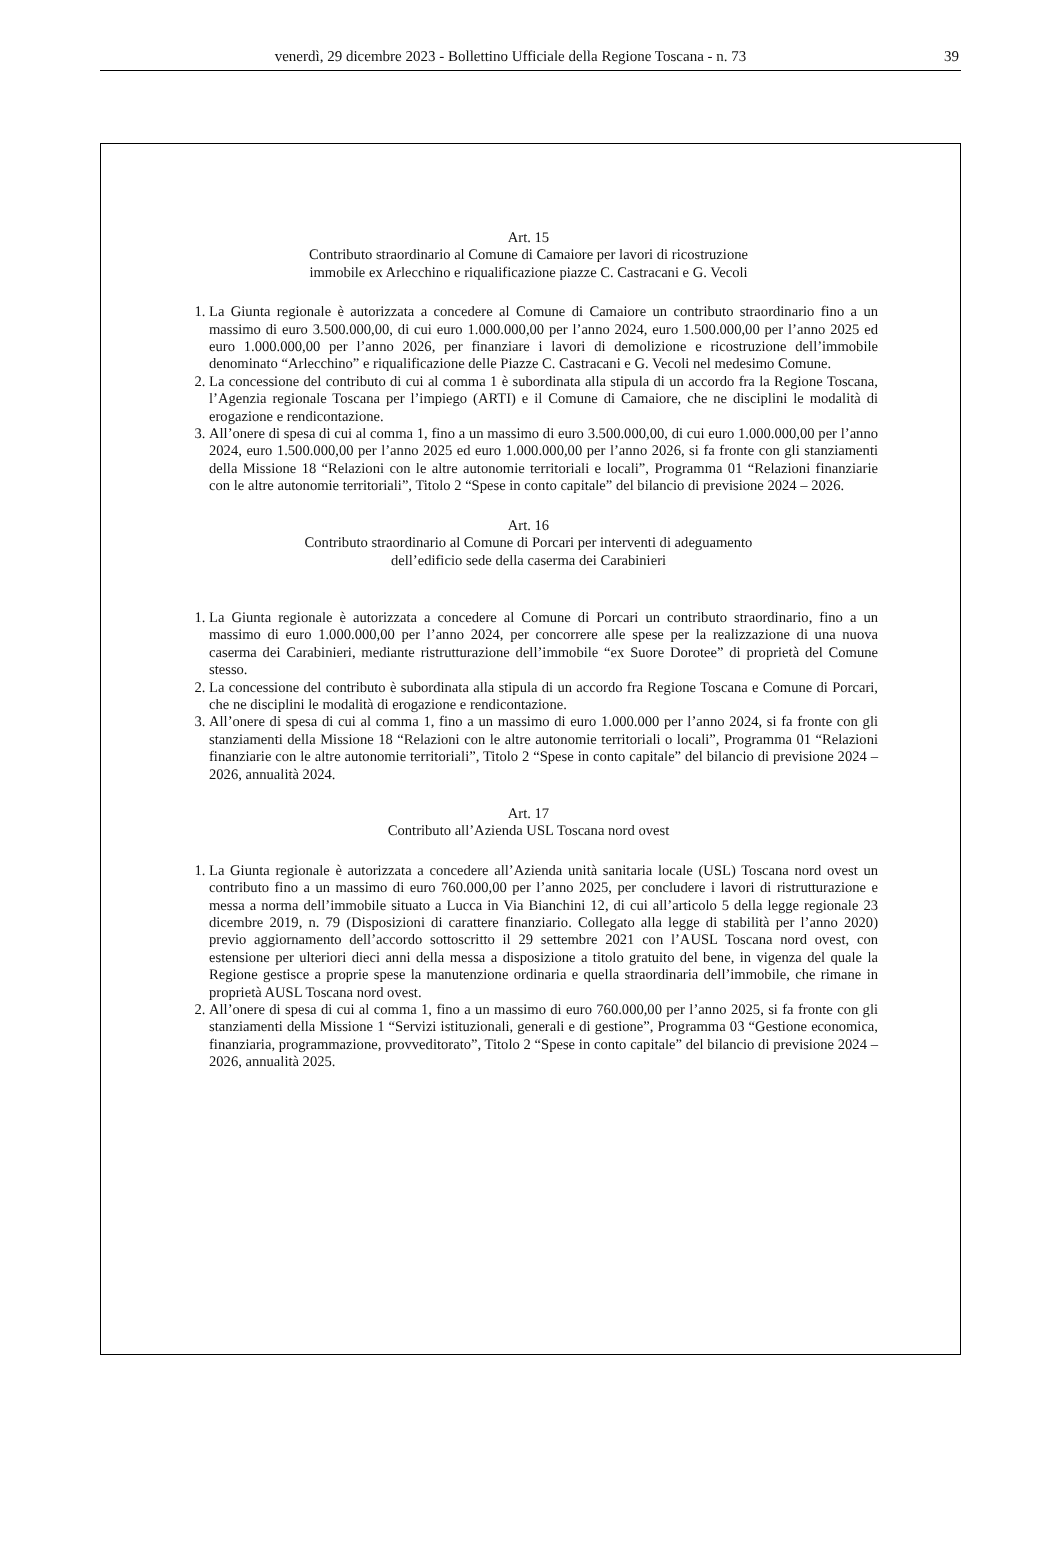venerdì, 29 dicembre 2023 - Bollettino Ufficiale della Regione Toscana - n. 73
39
Art. 15
Contributo straordinario al Comune di Camaiore per lavori di ricostruzione
immobile ex Arlecchino e riqualificazione piazze C. Castracani e G. Vecoli
1. La Giunta regionale è autorizzata a concedere al Comune di Camaiore un contributo straordinario fino a un massimo di euro 3.500.000,00, di cui euro 1.000.000,00 per l’anno 2024, euro 1.500.000,00 per l’anno 2025 ed euro 1.000.000,00 per l’anno 2026, per finanziare i lavori di demolizione e ricostruzione dell’immobile denominato “Arlecchino” e riqualificazione delle Piazze C. Castracani e G. Vecoli nel medesimo Comune.
2. La concessione del contributo di cui al comma 1 è subordinata alla stipula di un accordo fra la Regione Toscana, l’Agenzia regionale Toscana per l’impiego (ARTI) e il Comune di Camaiore, che ne disciplini le modalità di erogazione e rendicontazione.
3. All’onere di spesa di cui al comma 1, fino a un massimo di euro 3.500.000,00, di cui euro 1.000.000,00 per l’anno 2024, euro 1.500.000,00 per l’anno 2025 ed euro 1.000.000,00 per l’anno 2026, si fa fronte con gli stanziamenti della Missione 18 “Relazioni con le altre autonomie territoriali e locali”, Programma 01 “Relazioni finanziarie con le altre autonomie territoriali”, Titolo 2 “Spese in conto capitale” del bilancio di previsione 2024 – 2026.
Art. 16
Contributo straordinario al Comune di Porcari per interventi di adeguamento
dell’edificio sede della caserma dei Carabinieri
1. La Giunta regionale è autorizzata a concedere al Comune di Porcari un contributo straordinario, fino a un massimo di euro 1.000.000,00 per l’anno 2024, per concorrere alle spese per la realizzazione di una nuova caserma dei Carabinieri, mediante ristrutturazione dell’immobile “ex Suore Dorotee” di proprietà del Comune stesso.
2. La concessione del contributo è subordinata alla stipula di un accordo fra Regione Toscana e Comune di Porcari, che ne disciplini le modalità di erogazione e rendicontazione.
3. All’onere di spesa di cui al comma 1, fino a un massimo di euro 1.000.000 per l’anno 2024, si fa fronte con gli stanziamenti della Missione 18 “Relazioni con le altre autonomie territoriali o locali”, Programma 01 “Relazioni finanziarie con le altre autonomie territoriali”, Titolo 2 “Spese in conto capitale” del bilancio di previsione 2024 – 2026, annualità 2024.
Art. 17
Contributo all’Azienda USL Toscana nord ovest
1. La Giunta regionale è autorizzata a concedere all’Azienda unità sanitaria locale (USL) Toscana nord ovest un contributo fino a un massimo di euro 760.000,00 per l’anno 2025, per concludere i lavori di ristrutturazione e messa a norma dell’immobile situato a Lucca in Via Bianchini 12, di cui all’articolo 5 della legge regionale 23 dicembre 2019, n. 79 (Disposizioni di carattere finanziario. Collegato alla legge di stabilità per l’anno 2020) previo aggiornamento dell’accordo sottoscritto il 29 settembre 2021 con l’AUSL Toscana nord ovest, con estensione per ulteriori dieci anni della messa a disposizione a titolo gratuito del bene, in vigenza del quale la Regione gestisce a proprie spese la manutenzione ordinaria e quella straordinaria dell’immobile, che rimane in proprietà AUSL Toscana nord ovest.
2. All’onere di spesa di cui al comma 1, fino a un massimo di euro 760.000,00 per l’anno 2025, si fa fronte con gli stanziamenti della Missione 1 “Servizi istituzionali, generali e di gestione”, Programma 03 “Gestione economica, finanziaria, programmazione, provveditorato”, Titolo 2 “Spese in conto capitale” del bilancio di previsione 2024 – 2026, annualità 2025.